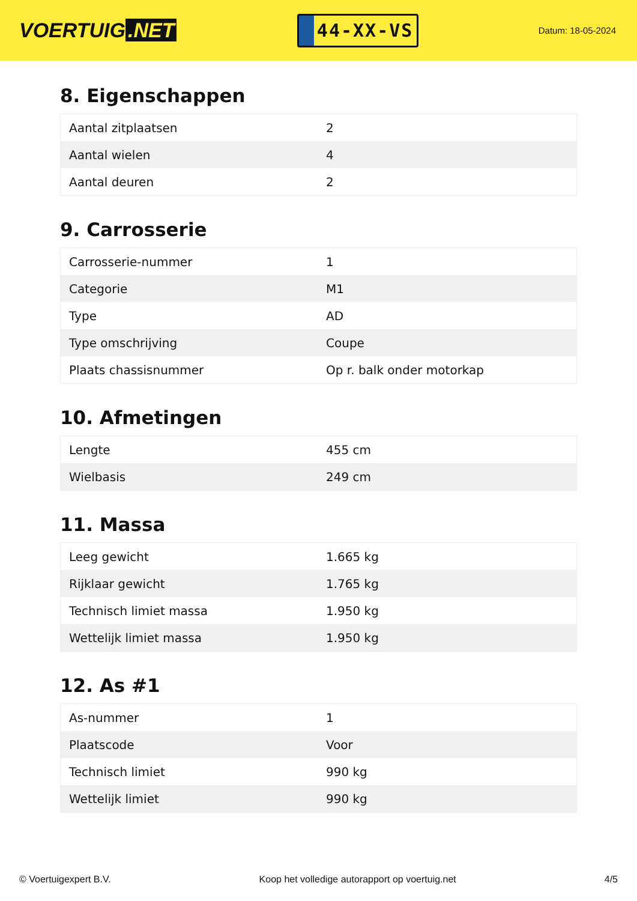VOERTUIG.NET
44-XX-VS
Datum: 18-05-2024
8. Eigenschappen
| Aantal zitplaatsen | 2 |
| Aantal wielen | 4 |
| Aantal deuren | 2 |
9. Carrosserie
| Carrosserie-nummer | 1 |
| Categorie | M1 |
| Type | AD |
| Type omschrijving | Coupe |
| Plaats chassisnummer | Op r. balk onder motorkap |
10. Afmetingen
| Lengte | 455 cm |
| Wielbasis | 249 cm |
11. Massa
| Leeg gewicht | 1.665 kg |
| Rijklaar gewicht | 1.765 kg |
| Technisch limiet massa | 1.950 kg |
| Wettelijk limiet massa | 1.950 kg |
12. As #1
| As-nummer | 1 |
| Plaatscode | Voor |
| Technisch limiet | 990 kg |
| Wettelijk limiet | 990 kg |
© Voertuigexpert B.V. Koop het volledige autorapport op voertuig.net 4/5